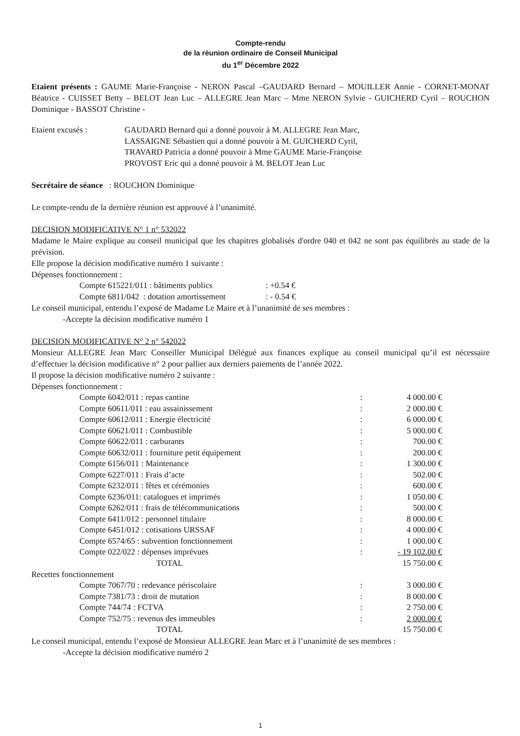Compte-rendu
de la réunion ordinaire de Conseil Municipal
du 1<sup>er</sup> Décembre 2022
Etaient présents : GAUME Marie-Françoise - NERON Pascal –GAUDARD Bernard – MOUILLER Annie - CORNET-MONAT Béatrice - CUISSET Betty – BELOT Jean Luc – ALLEGRE Jean Marc – Mme NERON Sylvie - GUICHERD Cyril – ROUCHON Dominique - BASSOT Christine -
| Etaient excusés : | GAUDARD Bernard qui a donné pouvoir à M. ALLEGRE Jean Marc, LASSAIGNE Sébastien qui a donné pouvoir à M. GUICHERD Cyril, TRAVARD Patricia a donné pouvoir à Mme GAUME Marie-Françoise PROVOST Eric qui a donné pouvoir à M. BELOT Jean Luc |
Secrétaire de séance : ROUCHON Dominique
Le compte-rendu de la dernière réunion est approuvé à l’unanimité.
DECISION MODIFICATIVE N° 1 n° 532022
Madame le Maire explique au conseil municipal que les chapitres globalisés d'ordre 040 et 042 ne sont pas équilibrés au stade de la prévision.
Elle propose la décision modificative numéro 1 suivante :
Dépenses fonctionnement :
| Compte 615221/011 : bâtiments publics | : +0.54 € |
| Compte 6811/042 : dotation amortissement | : - 0.54 € |
Le conseil municipal, entendu l’exposé de Madame Le Maire et à l’unanimité de ses membres :
-Accepte la décision modificative numéro 1
DECISION MODIFICATIVE N° 2 n° 542022
Monsieur ALLEGRE Jean Marc Conseiller Municipal Délégué aux finances explique au conseil municipal qu’il est nécessaire d’effectuer la décision modificative n° 2 pour pallier aux derniers paiements de l’année 2022.
Il propose la décision modificative numéro 2 suivante :
Dépenses fonctionnement :
| Compte 6042/011 : repas cantine | : | 4 000.00 € |
| Compte 60611/011 : eau assainissement | : | 2 000.00 € |
| Compte 60612/011 : Energie électricité | : | 6 000.00 € |
| Compte 60621/011 : Combustible | : | 5 000.00 € |
| Compte 60622/011 : carburants | : | 700.00 € |
| Compte 60632/011 : fourniture petit équipement | : | 200.00 € |
| Compte 6156/011 : Maintenance | : | 1 300.00 € |
| Compte 6227/011 : Frais d’acte | : | 502.00 € |
| Compte 6232/011 : fêtes et cérémonies | : | 600.00 € |
| Compte 6236/011: catalogues et imprimés | : | 1 050.00 € |
| Compte 6262/011 : frais de télécommunications | : | 500.00 € |
| Compte 6411/012 : personnel titulaire | : | 8 000.00 € |
| Compte 6451/012 : cotisations URSSAF | : | 4 000.00 € |
| Compte 6574/65 : subvention fonctionnement | : | 1 000.00 € |
| Compte 022/022 : dépenses imprévues | : | - 19 102.00 € |
| TOTAL | | 15 750.00 € |
Recettes fonctionnement
| Compte 7067/70 : redevance périscolaire | : | 3 000.00 € |
| Compte 7381/73 : droit de mutation | : | 8 000.00 € |
| Compte 744/74 : FCTVA | : | 2 750.00 € |
| Compte 752/75 : revenus des immeubles | : | 2 000.00 € |
| TOTAL | | 15 750.00 € |
Le conseil municipal, entendu l’exposé de Monsieur ALLEGRE Jean Marc et à l’unanimité de ses membres :
-Accepte la décision modificative numéro 2
1